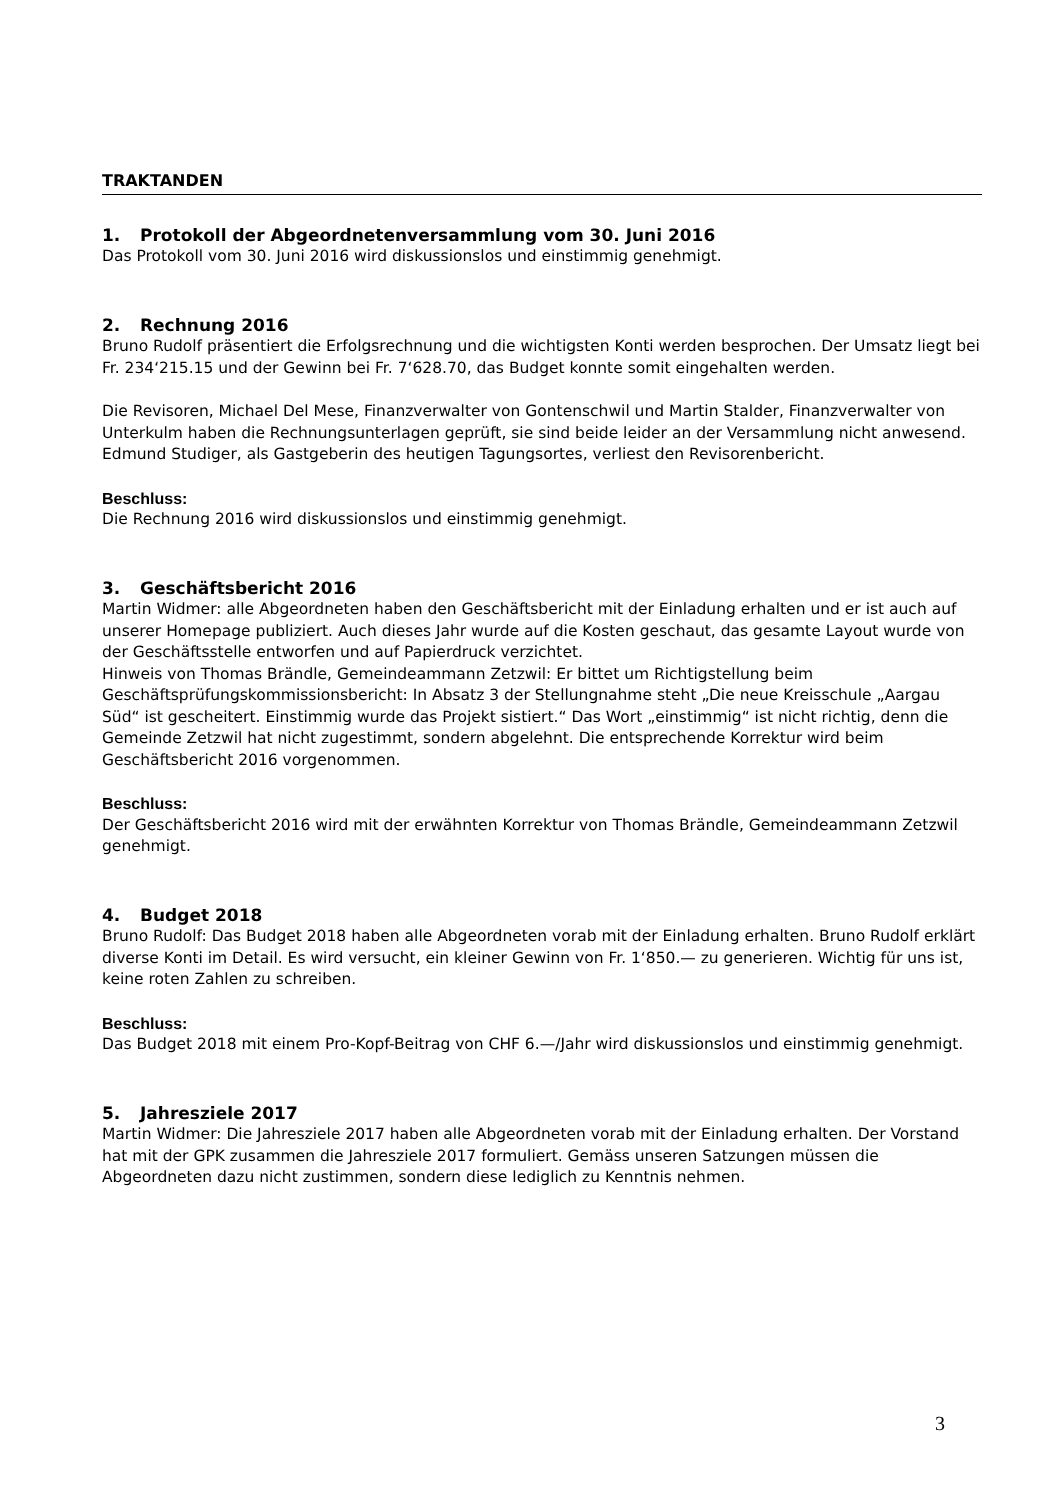TRAKTANDEN
1. Protokoll der Abgeordnetenversammlung vom 30. Juni 2016
Das Protokoll vom 30. Juni 2016 wird diskussionslos und einstimmig genehmigt.
2. Rechnung 2016
Bruno Rudolf präsentiert die Erfolgsrechnung und die wichtigsten Konti werden besprochen. Der Umsatz liegt bei Fr. 234‘215.15 und der Gewinn bei Fr. 7‘628.70, das Budget konnte somit eingehalten werden.
Die Revisoren, Michael Del Mese, Finanzverwalter von Gontenschwil und Martin Stalder, Finanzverwalter von Unterkulm haben die Rechnungsunterlagen geprüft, sie sind beide leider an der Versammlung nicht anwesend. Edmund Studiger, als Gastgeberin des heutigen Tagungsortes, verliest den Revisorenbericht.
Beschluss:
Die Rechnung 2016 wird diskussionslos und einstimmig genehmigt.
3. Geschäftsbericht 2016
Martin Widmer: alle Abgeordneten haben den Geschäftsbericht mit der Einladung erhalten und er ist auch auf unserer Homepage publiziert. Auch dieses Jahr wurde auf die Kosten geschaut, das gesamte Layout wurde von der Geschäftsstelle entworfen und auf Papierdruck verzichtet.
Hinweis von Thomas Brändle, Gemeindeammann Zetzwil: Er bittet um Richtigstellung beim Geschäftsprüfungskommissionsbericht: In Absatz 3 der Stellungnahme steht „Die neue Kreisschule „Aargau Süd“ ist gescheitert. Einstimmig wurde das Projekt sistiert.“ Das Wort „einstimmig“ ist nicht richtig, denn die Gemeinde Zetzwil hat nicht zugestimmt, sondern abgelehnt. Die entsprechende Korrektur wird beim Geschäftsbericht 2016 vorgenommen.
Beschluss:
Der Geschäftsbericht 2016 wird mit der erwähnten Korrektur von Thomas Brändle, Gemeindeammann Zetzwil genehmigt.
4. Budget 2018
Bruno Rudolf: Das Budget 2018 haben alle Abgeordneten vorab mit der Einladung erhalten. Bruno Rudolf erklärt diverse Konti im Detail. Es wird versucht, ein kleiner Gewinn von Fr. 1‘850.— zu generieren. Wichtig für uns ist, keine roten Zahlen zu schreiben.
Beschluss:
Das Budget 2018 mit einem Pro-Kopf-Beitrag von CHF 6.—/Jahr wird diskussionslos und einstimmig genehmigt.
5. Jahresziele 2017
Martin Widmer: Die Jahresziele 2017 haben alle Abgeordneten vorab mit der Einladung erhalten. Der Vorstand hat mit der GPK zusammen die Jahresziele 2017 formuliert. Gemäss unseren Satzungen müssen die Abgeordneten dazu nicht zustimmen, sondern diese lediglich zu Kenntnis nehmen.
3